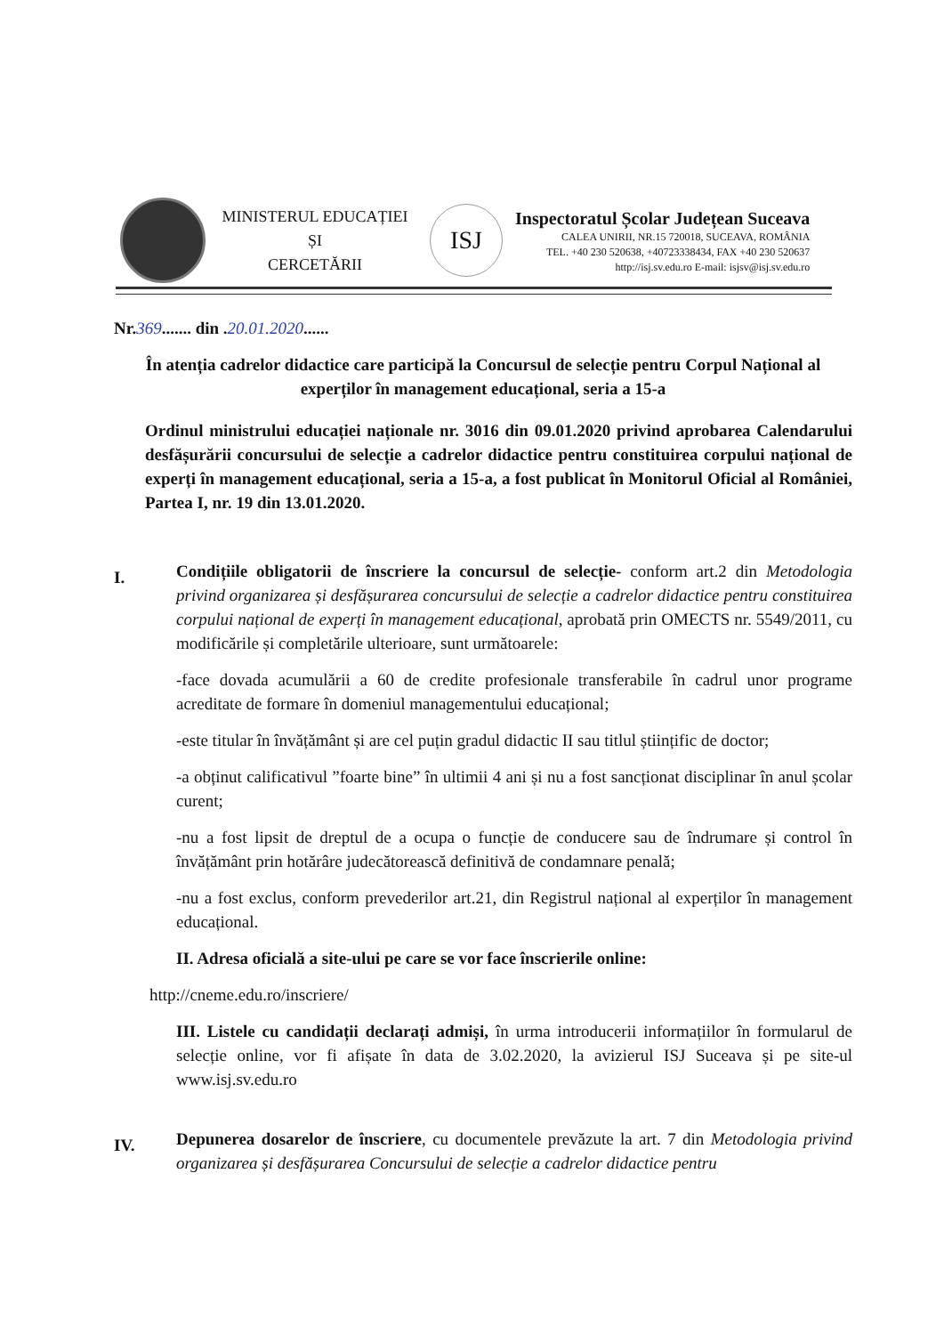MINISTERUL EDUCAȚIEI
ȘI
CERCETĂRII
ISJ
Inspectoratul Școlar Județean Suceava
CALEA UNIRII, NR.15 720018, SUCEAVA, ROMÂNIA
TEL. +40 230 520638, +40723338434, FAX +40 230 520637
http://isj.sv.edu.ro E-mail: isjsv@isj.sv.edu.ro
Nr.369....... din .20.01.2020......
În atenția cadrelor didactice care participă la Concursul de selecție pentru Corpul Național al experților în management educațional, seria a 15-a
Ordinul ministrului educației naționale nr. 3016 din 09.01.2020 privind aprobarea Calendarului desfășurării concursului de selecție a cadrelor didactice pentru constituirea corpului național de experți în management educațional, seria a 15-a, a fost publicat în Monitorul Oficial al României, Partea I, nr. 19 din 13.01.2020.
I.
Condițiile obligatorii de înscriere la concursul de selecție- conform art.2 din Metodologia privind organizarea și desfășurarea concursului de selecție a cadrelor didactice pentru constituirea corpului național de experți în management educațional, aprobată prin OMECTS nr. 5549/2011, cu modificările și completările ulterioare, sunt următoarele:
-face dovada acumulării a 60 de credite profesionale transferabile în cadrul unor programe acreditate de formare în domeniul managementului educațional;
-este titular în învățământ și are cel puțin gradul didactic II sau titlul științific de doctor;
-a obținut calificativul ”foarte bine” în ultimii 4 ani și nu a fost sancționat disciplinar în anul școlar curent;
-nu a fost lipsit de dreptul de a ocupa o funcție de conducere sau de îndrumare și control în învățământ prin hotărâre judecătorească definitivă de condamnare penală;
-nu a fost exclus, conform prevederilor art.21, din Registrul național al experților în management educațional.
II. Adresa oficială a site-ului pe care se vor face înscrierile online:
http://cneme.edu.ro/inscriere/
III. Listele cu candidații declarați admiși, în urma introducerii informațiilor în formularul de selecție online, vor fi afișate în data de 3.02.2020, la avizierul ISJ Suceava și pe site-ul www.isj.sv.edu.ro
IV.
Depunerea dosarelor de înscriere, cu documentele prevăzute la art. 7 din Metodologia privind organizarea și desfășurarea Concursului de selecție a cadrelor didactice pentru